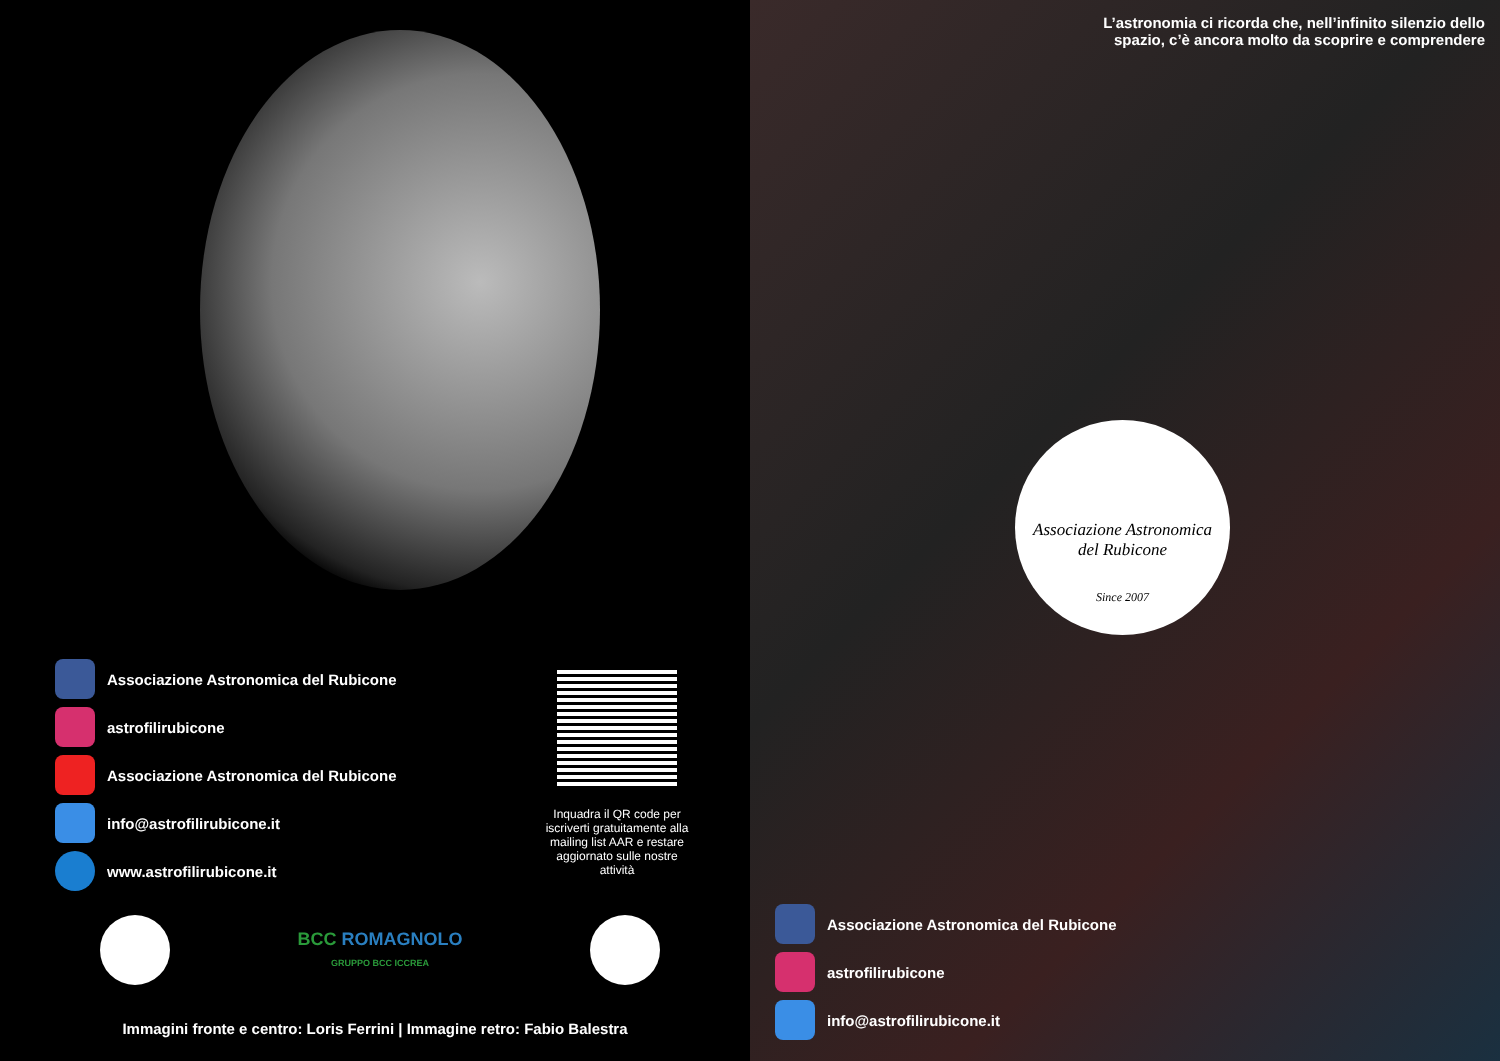Associazione Astronomica del Rubicone
astrofilirubicone
Associazione Astronomica del Rubicone
info@astrofilirubicone.it
www.astrofilirubicone.it
Inquadra il QR code per iscriverti gratuitamente alla mailing list AAR e restare aggiornato sulle nostre attività
BCC ROMAGNOLO
GRUPPO BCC ICCREA
Immagini fronte e centro: Loris Ferrini | Immagine retro: Fabio Balestra
L’astronomia ci ricorda che, nell’infinito silenzio dello spazio, c’è ancora molto da scoprire e comprendere
Associazione Astronomica
del Rubicone
Since 2007
Associazione Astronomica del Rubicone
astrofilirubicone
info@astrofilirubicone.it